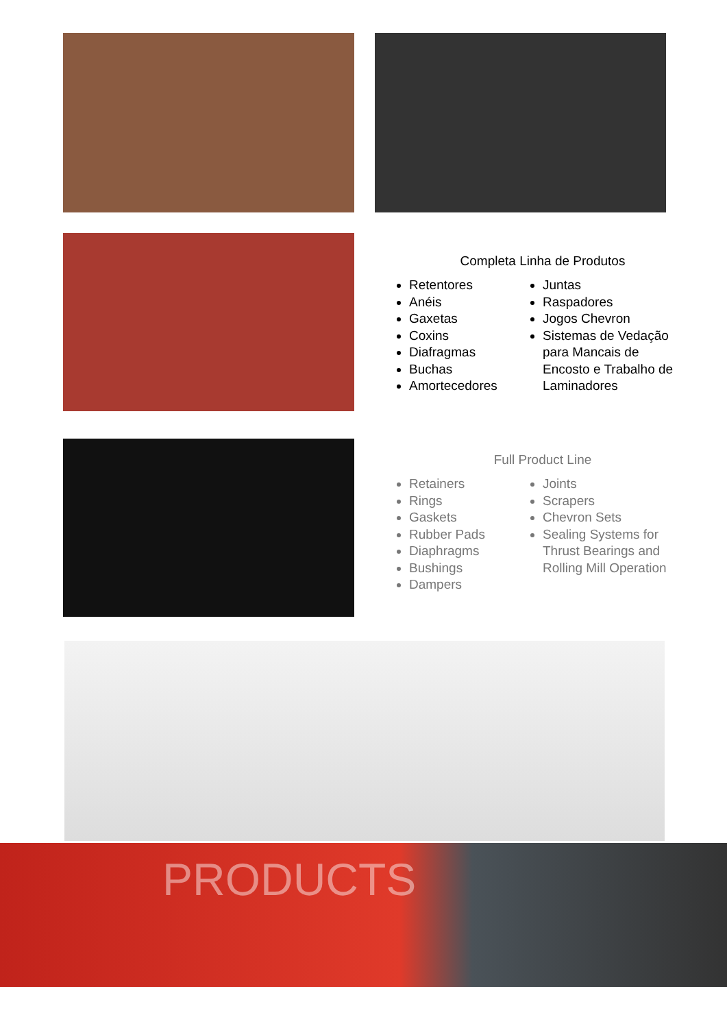Completa Linha de Produtos
Retentores
Anéis
Gaxetas
Coxins
Diafragmas
Buchas
Amortecedores
Juntas
Raspadores
Jogos Chevron
Sistemas de Vedação para Mancais de Encosto e Trabalho de Laminadores
Full Product Line
Retainers
Rings
Gaskets
Rubber Pads
Diaphragms
Bushings
Dampers
Joints
Scrapers
Chevron Sets
Sealing Systems for Thrust Bearings and Rolling Mill Operation
PRODUCTS